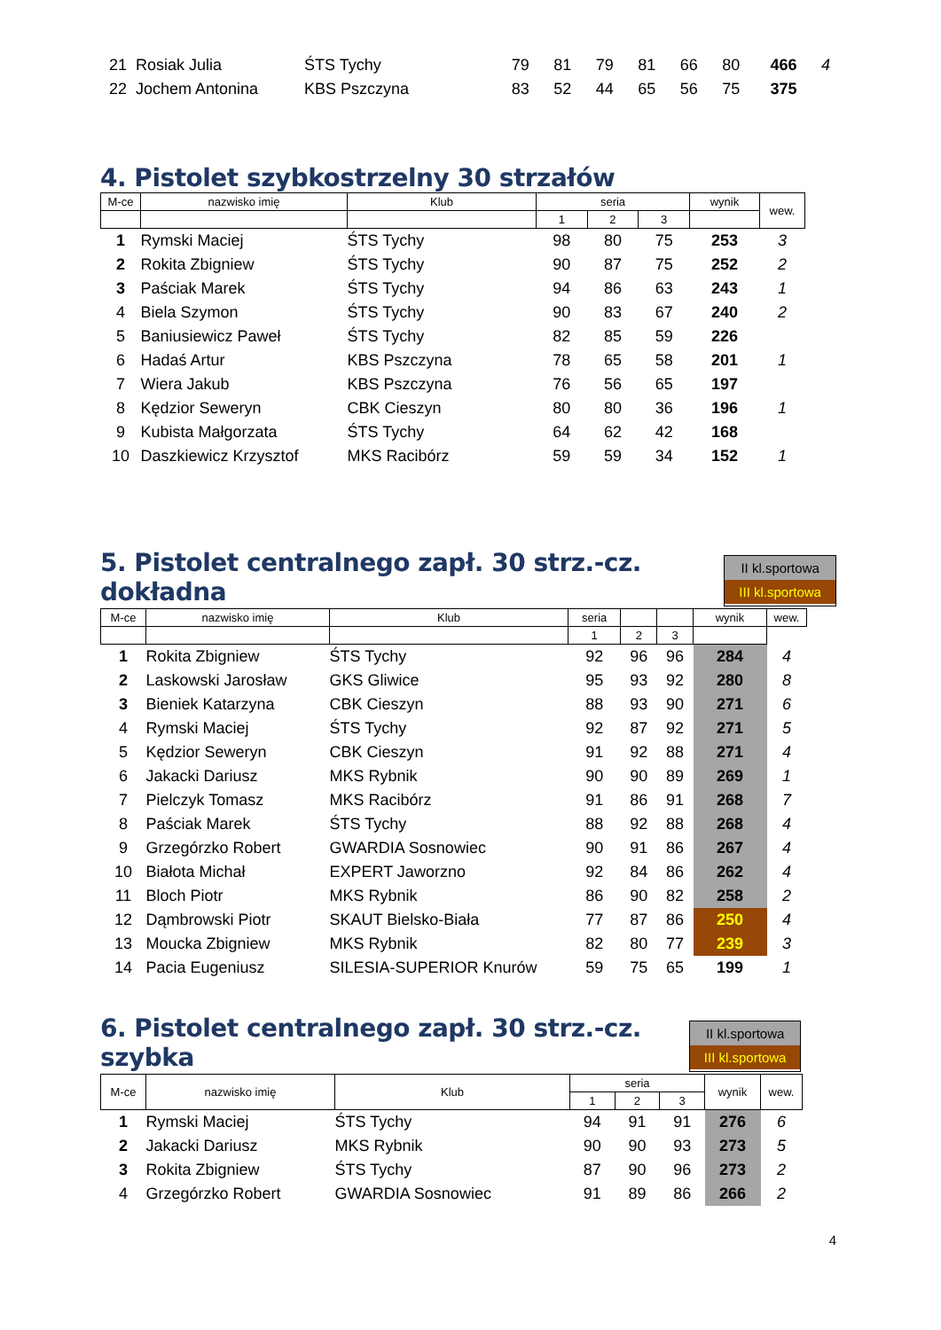| 21 | Rosiak Julia | ŚTS Tychy | 79 | 81 | 79 | 81 | 66 | 80 | 466 | 4 |
| 22 | Jochem Antonina | KBS Pszczyna | 83 | 52 | 44 | 65 | 56 | 75 | 375 | |
4. Pistolet szybkostrzelny 30 strzałów
| M-ce | nazwisko imię | Klub | seria | | | wynik | wew. |
| --- | --- | --- | --- | --- | --- | --- | --- |
| | | | 1 | 2 | 3 | | |
| 1 | Rymski Maciej | ŚTS Tychy | 98 | 80 | 75 | 253 | 3 |
| 2 | Rokita Zbigniew | ŚTS Tychy | 90 | 87 | 75 | 252 | 2 |
| 3 | Paściak Marek | ŚTS Tychy | 94 | 86 | 63 | 243 | 1 |
| 4 | Biela Szymon | ŚTS Tychy | 90 | 83 | 67 | 240 | 2 |
| 5 | Baniusiewicz Paweł | ŚTS Tychy | 82 | 85 | 59 | 226 | |
| 6 | Hadaś Artur | KBS Pszczyna | 78 | 65 | 58 | 201 | 1 |
| 7 | Wiera Jakub | KBS Pszczyna | 76 | 56 | 65 | 197 | |
| 8 | Kędzior Seweryn | CBK Cieszyn | 80 | 80 | 36 | 196 | 1 |
| 9 | Kubista Małgorzata | ŚTS Tychy | 64 | 62 | 42 | 168 | |
| 10 | Daszkiewicz Krzysztof | MKS Racibórz | 59 | 59 | 34 | 152 | 1 |
5. Pistolet centralnego zapł. 30 strz.-cz. dokładna
II kl.sportowa
III kl.sportowa
| M-ce | nazwisko imię | Klub | seria | | | wynik | wew. |
| --- | --- | --- | --- | --- | --- | --- | --- |
| | | | 1 | 2 | 3 | | |
| 1 | Rokita Zbigniew | ŚTS Tychy | 92 | 96 | 96 | 284 | 4 |
| 2 | Laskowski Jarosław | GKS Gliwice | 95 | 93 | 92 | 280 | 8 |
| 3 | Bieniek Katarzyna | CBK Cieszyn | 88 | 93 | 90 | 271 | 6 |
| 4 | Rymski Maciej | ŚTS Tychy | 92 | 87 | 92 | 271 | 5 |
| 5 | Kędzior Seweryn | CBK Cieszyn | 91 | 92 | 88 | 271 | 4 |
| 6 | Jakacki Dariusz | MKS Rybnik | 90 | 90 | 89 | 269 | 1 |
| 7 | Pielczyk Tomasz | MKS Racibórz | 91 | 86 | 91 | 268 | 7 |
| 8 | Paściak Marek | ŚTS Tychy | 88 | 92 | 88 | 268 | 4 |
| 9 | Grzegórzko Robert | GWARDIA Sosnowiec | 90 | 91 | 86 | 267 | 4 |
| 10 | Białota Michał | EXPERT Jaworzno | 92 | 84 | 86 | 262 | 4 |
| 11 | Bloch Piotr | MKS Rybnik | 86 | 90 | 82 | 258 | 2 |
| 12 | Dąmbrowski Piotr | SKAUT Bielsko-Biała | 77 | 87 | 86 | 250 | 4 |
| 13 | Moucka Zbigniew | MKS Rybnik | 82 | 80 | 77 | 239 | 3 |
| 14 | Pacia Eugeniusz | SILESIA-SUPERIOR Knurów | 59 | 75 | 65 | 199 | 1 |
6. Pistolet centralnego zapł. 30 strz.-cz. szybka
II kl.sportowa
III kl.sportowa
| M-ce | nazwisko imię | Klub | seria | | | wynik | wew. |
| --- | --- | --- | --- | --- | --- | --- | --- |
| | | | 1 | 2 | 3 | | |
| 1 | Rymski Maciej | ŚTS Tychy | 94 | 91 | 91 | 276 | 6 |
| 2 | Jakacki Dariusz | MKS Rybnik | 90 | 90 | 93 | 273 | 5 |
| 3 | Rokita Zbigniew | ŚTS Tychy | 87 | 90 | 96 | 273 | 2 |
| 4 | Grzegórzko Robert | GWARDIA Sosnowiec | 91 | 89 | 86 | 266 | 2 |
4